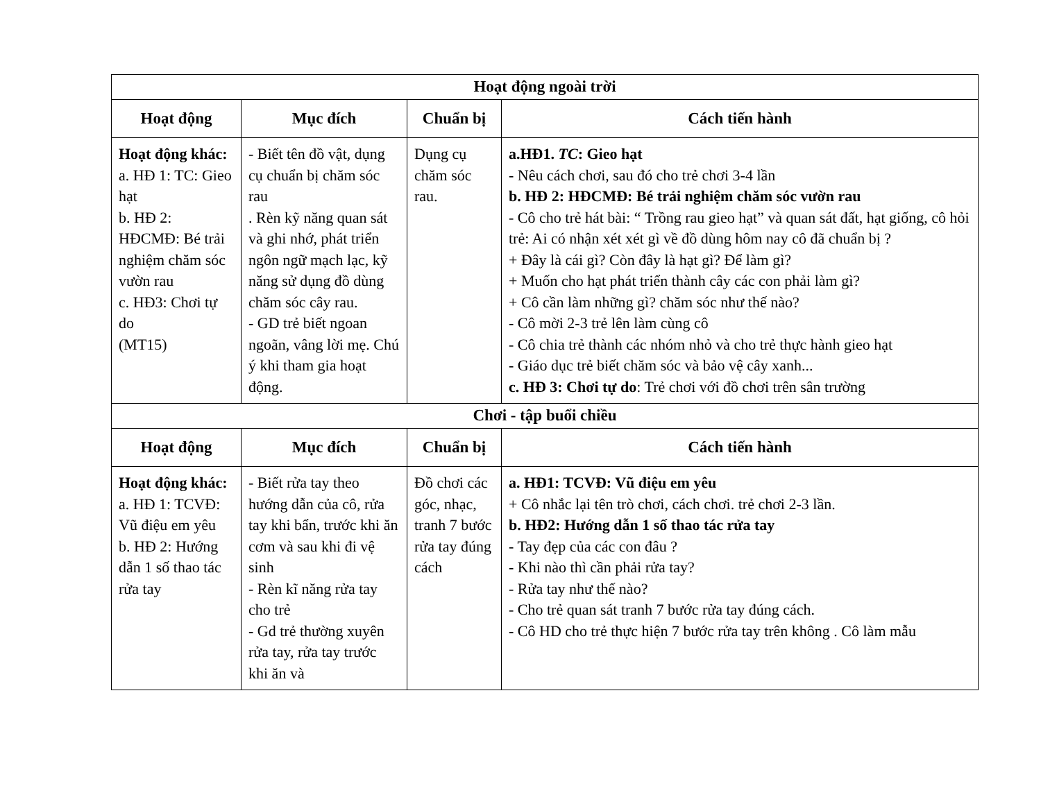| Hoạt động ngoài trời | | | |
| Hoạt động | Mục đích | Chuẩn bị | Cách tiến hành |
| Hoạt động khác: a. HĐ 1: TC: Gieo hạt b. HĐ 2: HĐCMĐ: Bé trải nghiệm chăm sóc vườn rau c. HĐ3: Chơi tự do (MT15) | - Biết tên đồ vật, dụng cụ chuẩn bị chăm sóc rau . Rèn kỹ năng quan sát và ghi nhớ, phát triển ngôn ngữ mạch lạc, kỹ năng sử dụng đồ dùng chăm sóc cây rau. - GD trẻ biết ngoan ngoãn, vâng lời mẹ. Chú ý khi tham gia hoạt động. | Dụng cụ chăm sóc rau. | a.HĐ1. TC : Gieo hạt - Nêu cách chơi, sau đó cho trẻ chơi 3-4 lần b. HĐ 2: HĐCMĐ: Bé trải nghiệm chăm sóc vườn rau - Cô cho trẻ hát bài: “ Trồng rau gieo hạt” và quan sát đất, hạt giống, cô hỏi trẻ: Ai có nhận xét xét gì về đồ dùng hôm nay cô đã chuẩn bị ? + Đây là cái gì? Còn đây là hạt gì? Để làm gì? + Muốn cho hạt phát triển thành cây các con phải làm gì? + Cô cần làm những gì? chăm sóc như thế nào? - Cô mời 2-3 trẻ lên làm cùng cô - Cô chia trẻ thành các nhóm nhỏ và cho trẻ thực hành gieo hạt - Giáo dục trẻ biết chăm sóc và bảo vệ cây xanh... c. HĐ 3: Chơi tự do : Trẻ chơi với đồ chơi trên sân trường |
| Chơi - tập buổi chiều | | | |
| Hoạt động | Mục đích | Chuẩn bị | Cách tiến hành |
| Hoạt động khác: a. HĐ 1: TCVĐ: Vũ điệu em yêu b. HĐ 2: Hướng dẫn 1 số thao tác rửa tay | - Biết rửa tay theo hướng dẫn của cô, rửa tay khi bẩn, trước khi ăn cơm và sau khi đi vệ sinh - Rèn kĩ năng rửa tay cho trẻ - Gd trẻ thường xuyên rửa tay, rửa tay trước khi ăn và | Đồ chơi các góc, nhạc, tranh 7 bước rửa tay đúng cách | a. HĐ1: TCVĐ: Vũ điệu em yêu + Cô nhắc lại tên trò chơi, cách chơi. trẻ chơi 2-3 lần. b. HĐ2: Hướng dẫn 1 số thao tác rửa tay - Tay đẹp của các con đâu ? - Khi nào thì cần phải rửa tay? - Rửa tay như thế nào? - Cho trẻ quan sát tranh 7 bước rửa tay đúng cách. - Cô HD cho trẻ thực hiện 7 bước rửa tay trên không . Cô làm mẫu |